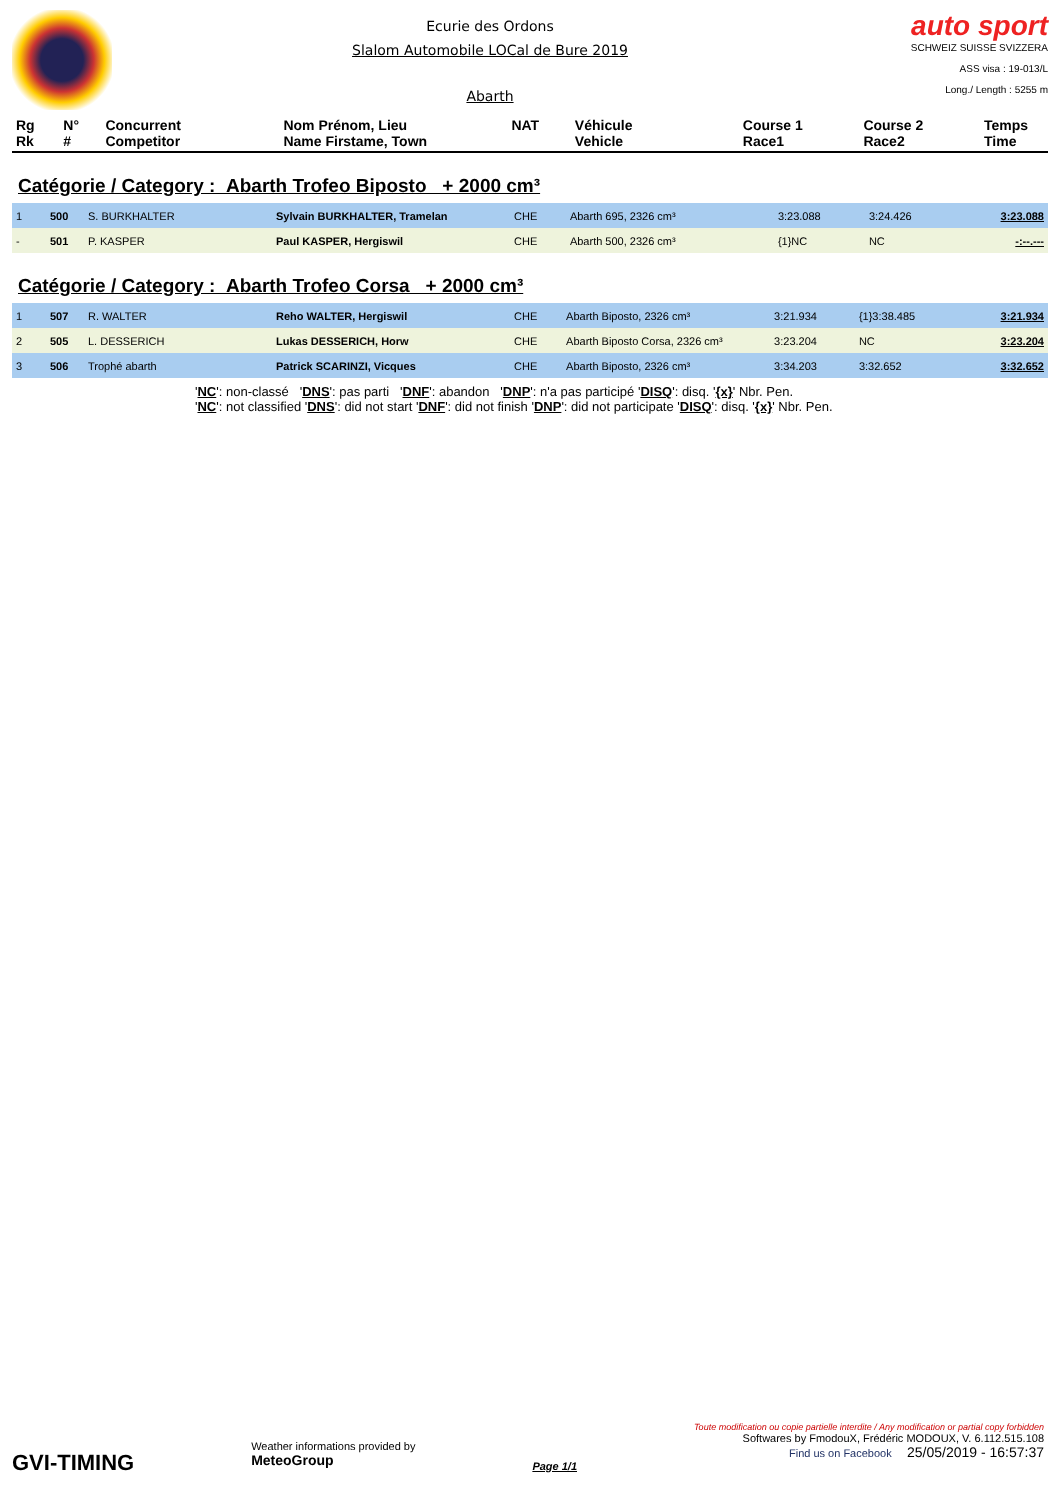Ecurie des Ordons
Slalom Automobile LOCal de Bure 2019
Abarth
auto sport
SCHWEIZ SUISSE SVIZZERA
ASS visa : 19-013/L
Long./ Length : 5255 m
| Rg Rk | N° # | Concurrent Competitor | Nom Prénom, Lieu Name Firstame, Town | NAT | Véhicule Vehicle | Course 1 Race1 | Course 2 Race2 | Temps Time |
| --- | --- | --- | --- | --- | --- | --- | --- | --- |
Catégorie / Category : Abarth Trofeo Biposto + 2000 cm³
| 1 | 500 | S. BURKHALTER | Sylvain BURKHALTER, Tramelan | CHE | Abarth 695, 2326 cm³ | 3:23.088 | 3:24.426 | 3:23.088 |
| - | 501 | P. KASPER | Paul KASPER, Hergiswil | CHE | Abarth 500, 2326 cm³ | {1}NC | NC | -:--.--- |
Catégorie / Category : Abarth Trofeo Corsa + 2000 cm³
| 1 | 507 | R. WALTER | Reho WALTER, Hergiswil | CHE | Abarth Biposto, 2326 cm³ | 3:21.934 | {1}3:38.485 | 3:21.934 |
| 2 | 505 | L. DESSERICH | Lukas DESSERICH, Horw | CHE | Abarth Biposto Corsa, 2326 cm³ | 3:23.204 | NC | 3:23.204 |
| 3 | 506 | Trophé abarth | Patrick SCARINZI, Vicques | CHE | Abarth Biposto, 2326 cm³ | 3:34.203 | 3:32.652 | 3:32.652 |
'NC': non-classé 'DNS': pas parti 'DNF': abandon 'DNP': n'a pas participé 'DISQ': disq. '{x}' Nbr. Pen.
'NC': not classified 'DNS': did not start 'DNF': did not finish 'DNP': did not participate 'DISQ': disq. '{x}' Nbr. Pen.
GVI-TIMING
Weather informations provided by
MeteoGroup
Page 1/1
Toute modification ou copie partielle interdite / Any modification or partial copy forbidden
Softwares by FmodouX, Frédéric MODOUX, V. 6.112.515.108
Find us on Facebook 25/05/2019 - 16:57:37